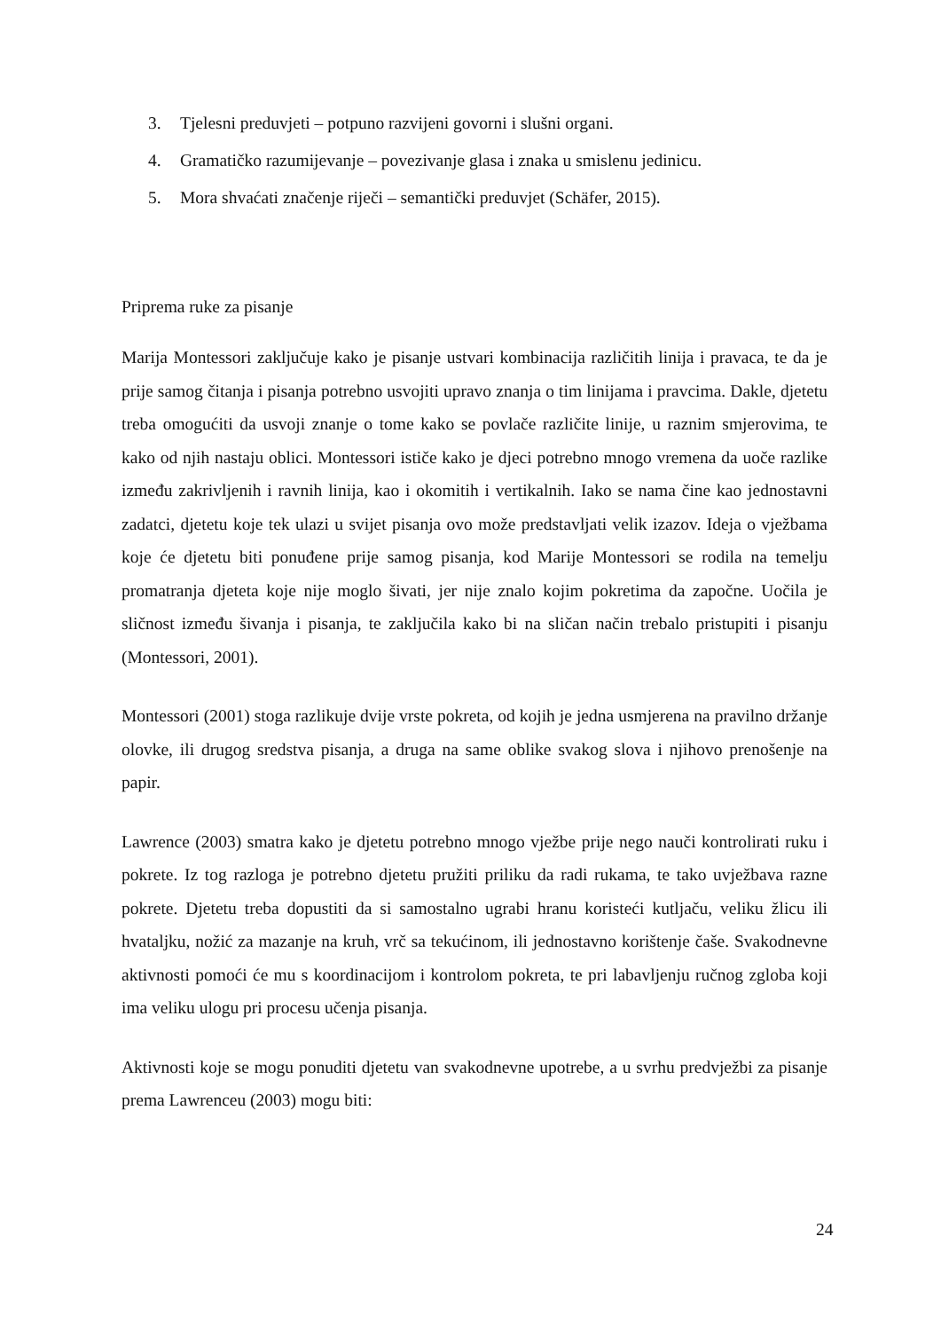3. Tjelesni preduvjeti – potpuno razvijeni govorni i slušni organi.
4. Gramatičko razumijevanje – povezivanje glasa i znaka u smislenu jedinicu.
5. Mora shvaćati značenje riječi – semantički preduvjet (Schäfer, 2015).
Priprema ruke za pisanje
Marija Montessori zaključuje kako je pisanje ustvari kombinacija različitih linija i pravaca, te da je prije samog čitanja i pisanja potrebno usvojiti upravo znanja o tim linijama i pravcima. Dakle, djetetu treba omogućiti da usvoji znanje o tome kako se povlače različite linije, u raznim smjerovima, te kako od njih nastaju oblici. Montessori ističe kako je djeci potrebno mnogo vremena da uoče razlike između zakrivljenih i ravnih linija, kao i okomitih i vertikalnih. Iako se nama čine kao jednostavni zadatci, djetetu koje tek ulazi u svijet pisanja ovo može predstavljati velik izazov. Ideja o vježbama koje će djetetu biti ponuđene prije samog pisanja, kod Marije Montessori se rodila na temelju promatranja djeteta koje nije moglo šivati, jer nije znalo kojim pokretima da započne. Uočila je sličnost između šivanja i pisanja, te zaključila kako bi na sličan način trebalo pristupiti i pisanju (Montessori, 2001).
Montessori (2001) stoga razlikuje dvije vrste pokreta, od kojih je jedna usmjerena na pravilno držanje olovke, ili drugog sredstva pisanja, a druga na same oblike svakog slova i njihovo prenošenje na papir.
Lawrence (2003) smatra kako je djetetu potrebno mnogo vježbe prije nego nauči kontrolirati ruku i pokrete. Iz tog razloga je potrebno djetetu pružiti priliku da radi rukama, te tako uvježbava razne pokrete. Djetetu treba dopustiti da si samostalno ugrabi hranu koristeći kutljaču, veliku žlicu ili hvataljku, nožić za mazanje na kruh, vrč sa tekućinom, ili jednostavno korištenje čaše. Svakodnevne aktivnosti pomoći će mu s koordinacijom i kontrolom pokreta, te pri labavljenju ručnog zgloba koji ima veliku ulogu pri procesu učenja pisanja.
Aktivnosti koje se mogu ponuditi djetetu van svakodnevne upotrebe, a u svrhu predvježbi za pisanje prema Lawrenceu (2003) mogu biti:
24